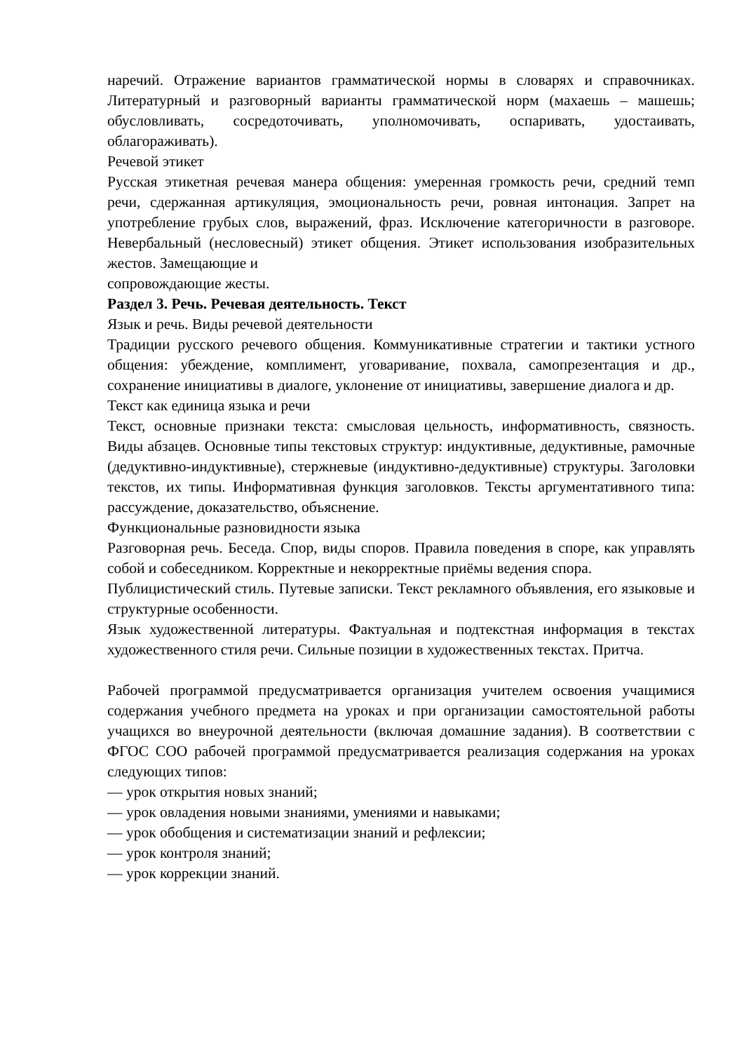наречий. Отражение вариантов грамматической нормы в словарях и справочниках. Литературный и разговорный варианты грамматической норм (махаешь – машешь; обусловливать, сосредоточивать, уполномочивать, оспаривать, удостаивать, облагораживать).
Речевой этикет
Русская этикетная речевая манера общения: умеренная громкость речи, средний темп речи, сдержанная артикуляция, эмоциональность речи, ровная интонация. Запрет на употребление грубых слов, выражений, фраз. Исключение категоричности в разговоре. Невербальный (несловесный) этикет общения. Этикет использования изобразительных жестов. Замещающие и
сопровождающие жесты.
Раздел 3. Речь. Речевая деятельность. Текст
Язык и речь. Виды речевой деятельности
Традиции русского речевого общения. Коммуникативные стратегии и тактики устного общения: убеждение, комплимент, уговаривание, похвала, самопрезентация и др., сохранение инициативы в диалоге, уклонение от инициативы, завершение диалога и др.
Текст как единица языка и речи
Текст, основные признаки текста: смысловая цельность, информативность, связность. Виды абзацев. Основные типы текстовых структур: индуктивные, дедуктивные, рамочные (дедуктивно-индуктивные), стержневые (индуктивно-дедуктивные) структуры. Заголовки текстов, их типы. Информативная функция заголовков. Тексты аргументативного типа: рассуждение, доказательство, объяснение.
Функциональные разновидности языка
Разговорная речь. Беседа. Спор, виды споров. Правила поведения в споре, как управлять собой и собеседником. Корректные и некорректные приёмы ведения спора.
Публицистический стиль. Путевые записки. Текст рекламного объявления, его языковые и структурные особенности.
Язык художественной литературы. Фактуальная и подтекстная информация в текстах художественного стиля речи. Сильные позиции в художественных текстах. Притча.
Рабочей программой предусматривается организация учителем освоения учащимися содержания учебного предмета на уроках и при организации самостоятельной работы учащихся во внеурочной деятельности (включая домашние задания). В соответствии с ФГОС СОО рабочей программой предусматривается реализация содержания на уроках следующих типов:
— урок открытия новых знаний;
— урок овладения новыми знаниями, умениями и навыками;
— урок обобщения и систематизации знаний и рефлексии;
— урок контроля знаний;
— урок коррекции знаний.